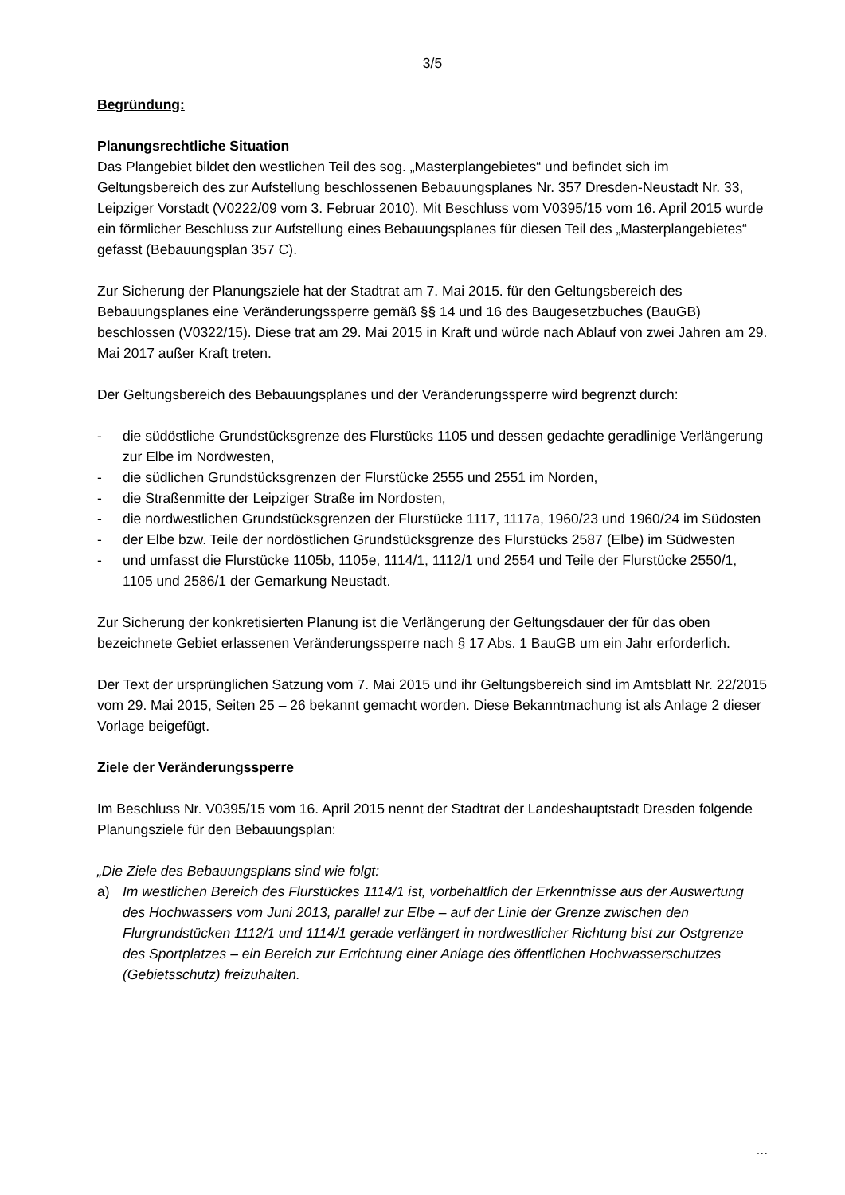3/5
Begründung:
Planungsrechtliche Situation
Das Plangebiet bildet den westlichen Teil des sog. „Masterplangebietes“ und befindet sich im Geltungsbereich des zur Aufstellung beschlossenen Bebauungsplanes Nr. 357 Dresden-Neustadt Nr. 33, Leipziger Vorstadt (V0222/09 vom 3. Februar 2010). Mit Beschluss vom V0395/15 vom 16. April 2015 wurde ein förmlicher Beschluss zur Aufstellung eines Bebauungsplanes für diesen Teil des „Masterplangebietes“ gefasst (Bebauungsplan 357 C).
Zur Sicherung der Planungsziele hat der Stadtrat am 7. Mai 2015. für den Geltungsbereich des Bebauungsplanes eine Veränderungssperre gemäß §§ 14 und 16 des Baugesetzbuches (BauGB) beschlossen (V0322/15). Diese trat am 29. Mai 2015 in Kraft und würde nach Ablauf von zwei Jahren am 29. Mai 2017 außer Kraft treten.
Der Geltungsbereich des Bebauungsplanes und der Veränderungssperre wird begrenzt durch:
- die südöstliche Grundstücksgrenze des Flurstücks 1105 und dessen gedachte geradlinige Verlängerung zur Elbe im Nordwesten,
- die südlichen Grundstücksgrenzen der Flurstücke 2555 und 2551 im Norden,
- die Straßenmitte der Leipziger Straße im Nordosten,
- die nordwestlichen Grundstücksgrenzen der Flurstücke 1117, 1117a, 1960/23 und 1960/24 im Südosten
- der Elbe bzw. Teile der nordöstlichen Grundstücksgrenze des Flurstücks 2587 (Elbe) im Südwesten
- und umfasst die Flurstücke 1105b, 1105e, 1114/1, 1112/1 und 2554 und Teile der Flurstücke 2550/1, 1105 und 2586/1 der Gemarkung Neustadt.
Zur Sicherung der konkretisierten Planung ist die Verlängerung der Geltungsdauer der für das oben bezeichnete Gebiet erlassenen Veränderungssperre nach § 17 Abs. 1 BauGB um ein Jahr erforderlich.
Der Text der ursprünglichen Satzung vom 7. Mai 2015 und ihr Geltungsbereich sind im Amtsblatt Nr. 22/2015 vom 29. Mai 2015, Seiten 25 – 26 bekannt gemacht worden. Diese Bekanntmachung ist als Anlage 2 dieser Vorlage beigefügt.
Ziele der Veränderungssperre
Im Beschluss Nr. V0395/15 vom 16. April 2015 nennt der Stadtrat der Landeshauptstadt Dresden folgende Planungsziele für den Bebauungsplan:
„Die Ziele des Bebauungsplans sind wie folgt:
a) Im westlichen Bereich des Flurstückes 1114/1 ist, vorbehaltlich der Erkenntnisse aus der Auswertung des Hochwassers vom Juni 2013, parallel zur Elbe – auf der Linie der Grenze zwischen den Flurgrundstücken 1112/1 und 1114/1 gerade verlängert in nordwestlicher Richtung bist zur Ostgrenze des Sportplatzes – ein Bereich zur Errichtung einer Anlage des öffentlichen Hochwasserschutzes (Gebietsschutz) freizuhalten.
...